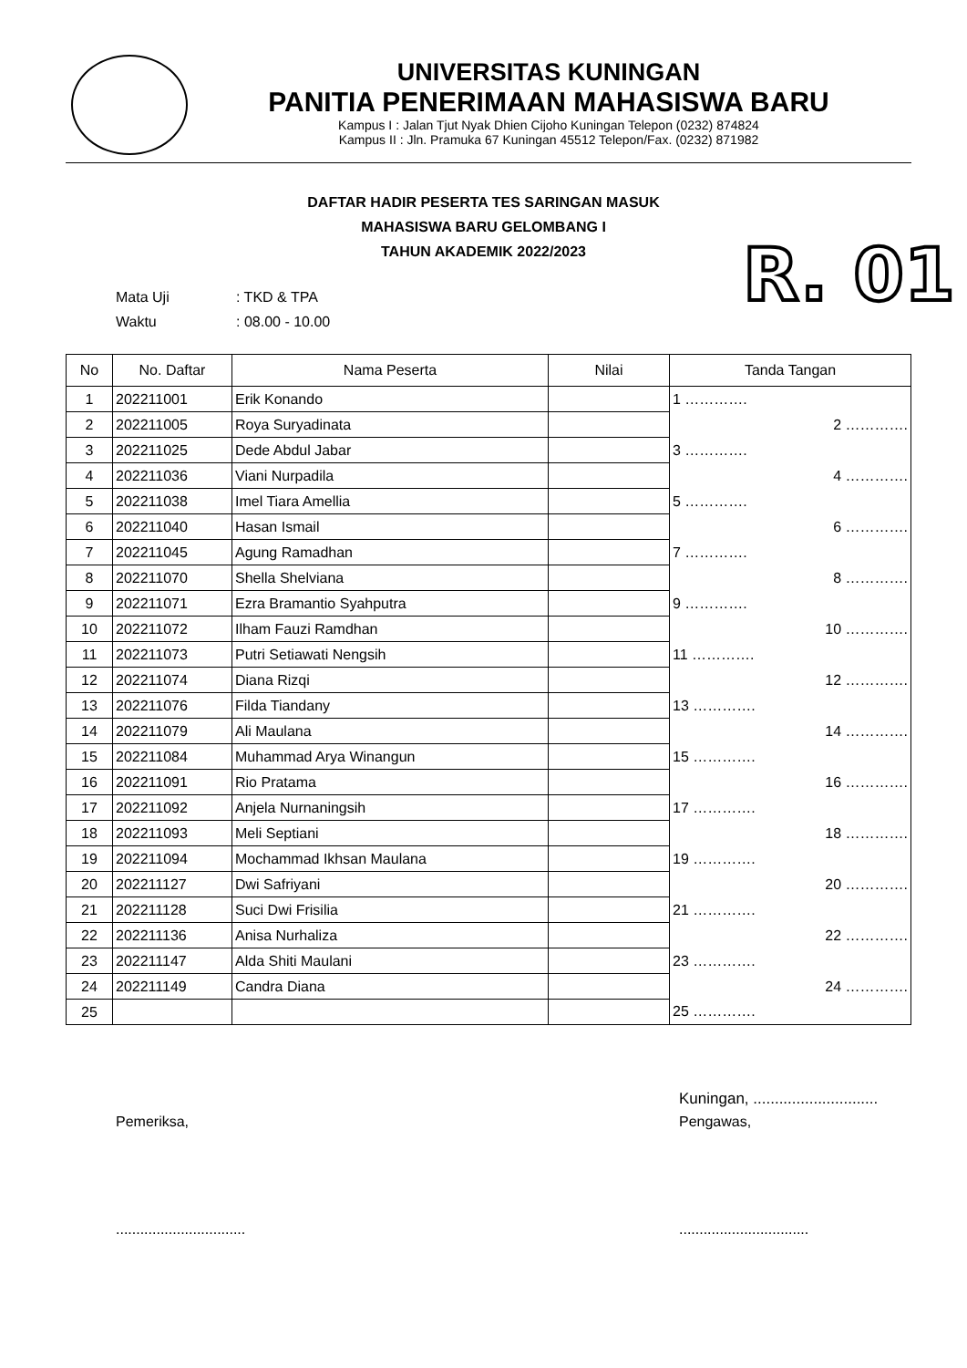UNIVERSITAS KUNINGAN
PANITIA PENERIMAAN MAHASISWA BARU
Kampus I : Jalan Tjut Nyak Dhien Cijoho Kuningan Telepon (0232) 874824
Kampus II : Jln. Pramuka 67 Kuningan 45512 Telepon/Fax. (0232) 871982
DAFTAR HADIR PESERTA TES SARINGAN MASUK
MAHASISWA BARU GELOMBANG I
TAHUN AKADEMIK 2022/2023
R. 01
Mata Uji: TKD & TPA
Waktu: 08.00 - 10.00
| No | No. Daftar | Nama Peserta | Nilai | Tanda Tangan |
| --- | --- | --- | --- | --- |
| 1 | 202211001 | Erik Konando | | 1 …………. |
| 2 | 202211005 | Roya Suryadinata | | 2 …………. |
| 3 | 202211025 | Dede Abdul Jabar | | 3 …………. |
| 4 | 202211036 | Viani Nurpadila | | 4 …………. |
| 5 | 202211038 | Imel Tiara Amellia | | 5 …………. |
| 6 | 202211040 | Hasan Ismail | | 6 …………. |
| 7 | 202211045 | Agung Ramadhan | | 7 …………. |
| 8 | 202211070 | Shella Shelviana | | 8 …………. |
| 9 | 202211071 | Ezra Bramantio Syahputra | | 9 …………. |
| 10 | 202211072 | Ilham Fauzi Ramdhan | | 10 …………. |
| 11 | 202211073 | Putri Setiawati Nengsih | | 11 …………. |
| 12 | 202211074 | Diana Rizqi | | 12 …………. |
| 13 | 202211076 | Filda Tiandany | | 13 …………. |
| 14 | 202211079 | Ali Maulana | | 14 …………. |
| 15 | 202211084 | Muhammad Arya Winangun | | 15 …………. |
| 16 | 202211091 | Rio Pratama | | 16 …………. |
| 17 | 202211092 | Anjela Nurnaningsih | | 17 …………. |
| 18 | 202211093 | Meli Septiani | | 18 …………. |
| 19 | 202211094 | Mochammad Ikhsan Maulana | | 19 …………. |
| 20 | 202211127 | Dwi Safriyani | | 20 …………. |
| 21 | 202211128 | Suci Dwi Frisilia | | 21 …………. |
| 22 | 202211136 | Anisa Nurhaliza | | 22 …………. |
| 23 | 202211147 | Alda Shiti Maulani | | 23 …………. |
| 24 | 202211149 | Candra Diana | | 24 …………. |
| 25 | | | | 25 …………. |
Kuningan, .............................
Pemeriksa, Pengawas,
................................ ................................